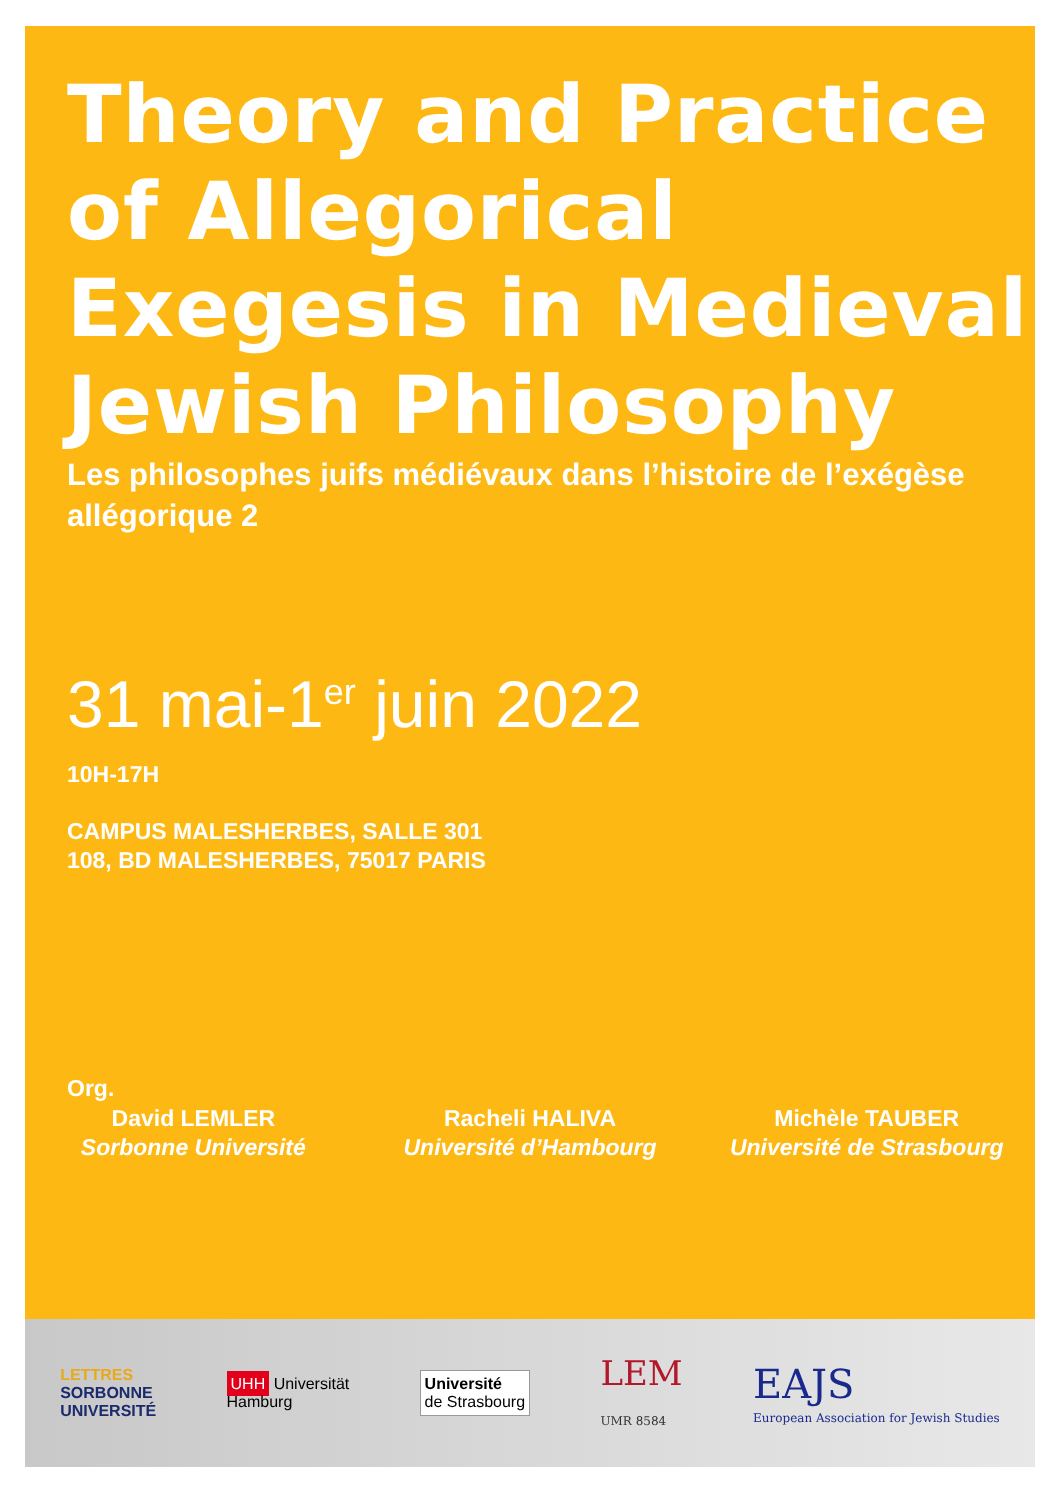Theory and Practice of Allegorical Exegesis in Medieval Jewish Philosophy
Les philosophes juifs médiévaux dans l’histoire de l’exégèse allégorique 2
31 mai-1<sup>er</sup> juin 2022
10H-17H
CAMPUS MALESHERBES, SALLE 301
108, BD MALESHERBES, 75017 PARIS
Org.
David LEMLER
Sorbonne Université
Racheli HALIVA
Université d’Hambourg
Michèle TAUBER
Université de Strasbourg
LETTRES
SORBONNE
UNIVERSITÉ
UHH Universität
Hamburg
Université
de Strasbourg
LEM
UMR 8584
EAJS
European Association for Jewish Studies